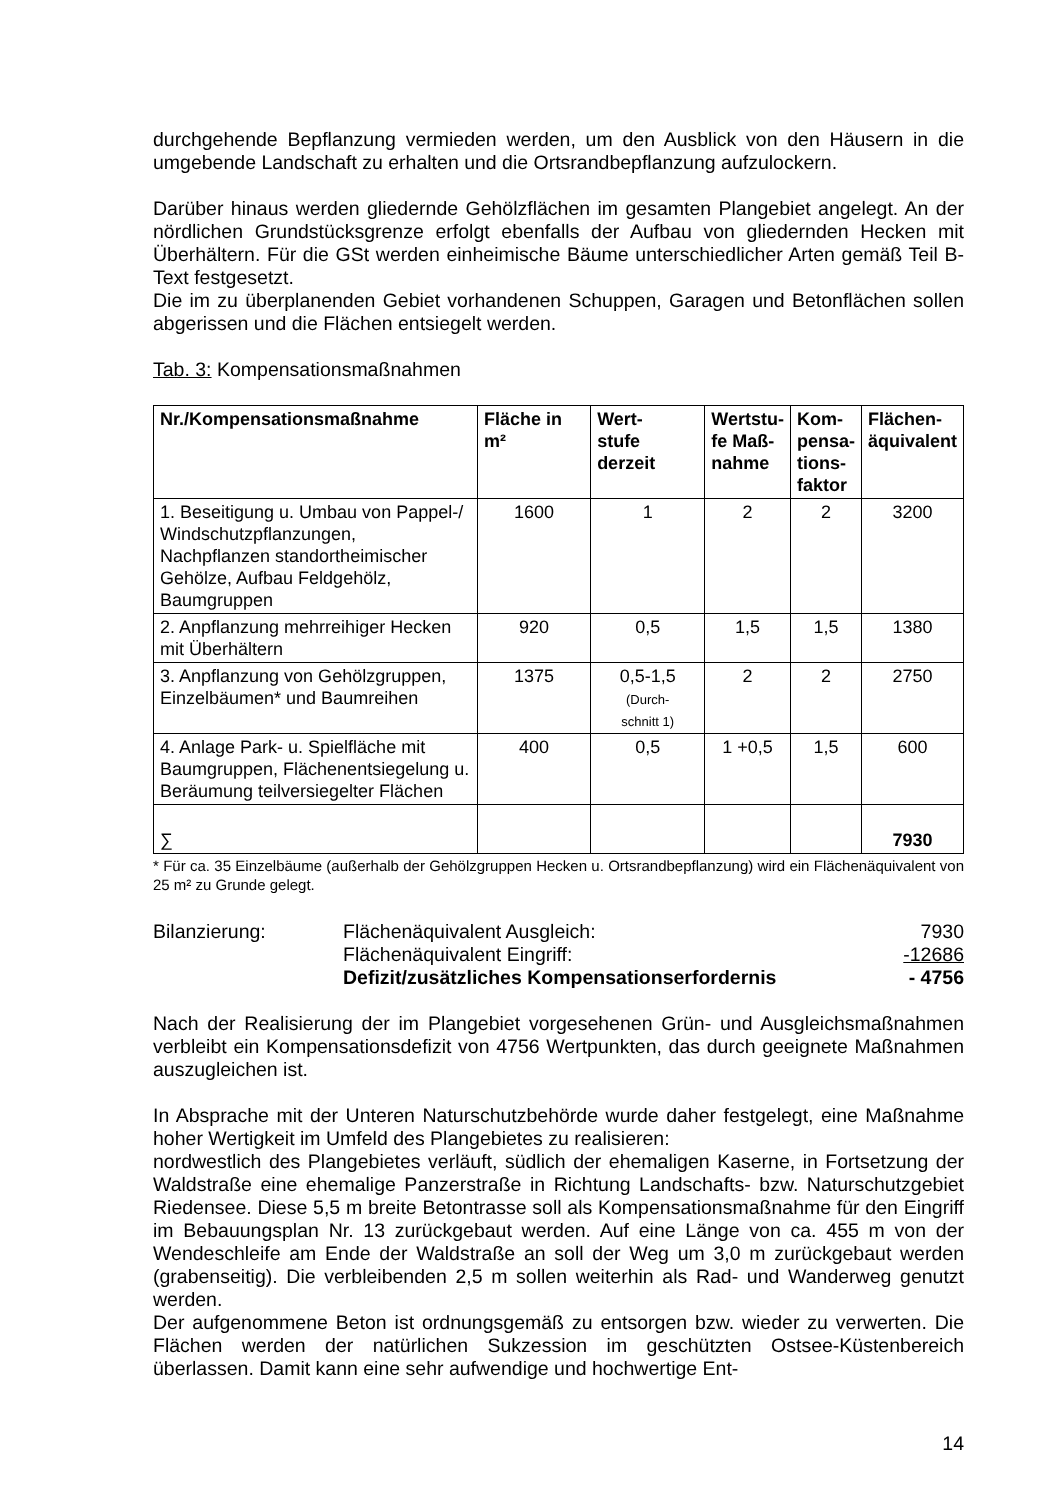durchgehende Bepflanzung vermieden werden, um den Ausblick von den Häusern in die umgebende Landschaft zu erhalten und die Ortsrandbepflanzung aufzulockern.
Darüber hinaus werden gliedernde Gehölzflächen im gesamten Plangebiet angelegt. An der nördlichen Grundstücksgrenze erfolgt ebenfalls der Aufbau von gliedernden Hecken mit Überhältern. Für die GSt werden einheimische Bäume unterschiedlicher Arten gemäß Teil B-Text festgesetzt.
Die im zu überplanenden Gebiet vorhandenen Schuppen, Garagen und Betonflächen sollen abgerissen und die Flächen entsiegelt werden.
Tab. 3: Kompensationsmaßnahmen
| Nr./Kompensationsmaßnahme | Fläche in m² | Wert- stufe derzeit | Wertstu- fe Maß- nahme | Kom- pensa- tions- faktor | Flächen- äquivalent |
| --- | --- | --- | --- | --- | --- |
| 1. Beseitigung u. Umbau von Pappel-/ Windschutzpflanzungen, Nachpflanzen standortheimischer Gehölze, Aufbau Feldgehölz, Baumgruppen | 1600 | 1 | 2 | 2 | 3200 |
| 2. Anpflanzung mehrreihiger Hecken mit Überhältern | 920 | 0,5 | 1,5 | 1,5 | 1380 |
| 3. Anpflanzung von Gehölzgruppen, Einzelbäumen* und Baumreihen | 1375 | 0,5-1,5 (Durch- schnitt 1) | 2 | 2 | 2750 |
| 4. Anlage Park- u. Spielfläche mit Baumgruppen, Flächenentsiegelung u. Beräumung teilversiegelter Flächen | 400 | 0,5 | 1 +0,5 | 1,5 | 600 |
| ∑ | | | | | 7930 |
* Für ca. 35 Einzelbäume (außerhalb der Gehölzgruppen Hecken u. Ortsrandbepflanzung) wird ein Flächenäquivalent von 25 m² zu Grunde gelegt.
Bilanzierung:
Flächenäquivalent Ausgleich:
7930
Flächenäquivalent Eingriff:
-12686
Defizit/zusätzliches Kompensationserfordernis
- 4756
Nach der Realisierung der im Plangebiet vorgesehenen Grün- und Ausgleichsmaßnahmen verbleibt ein Kompensationsdefizit von 4756 Wertpunkten, das durch geeignete Maßnahmen auszugleichen ist.
In Absprache mit der Unteren Naturschutzbehörde wurde daher festgelegt, eine Maßnahme hoher Wertigkeit im Umfeld des Plangebietes zu realisieren:
nordwestlich des Plangebietes verläuft, südlich der ehemaligen Kaserne, in Fortsetzung der Waldstraße eine ehemalige Panzerstraße in Richtung Landschafts- bzw. Naturschutzgebiet Riedensee. Diese 5,5 m breite Betontrasse soll als Kompensationsmaßnahme für den Eingriff im Bebauungsplan Nr. 13 zurückgebaut werden. Auf eine Länge von ca. 455 m von der Wendeschleife am Ende der Waldstraße an soll der Weg um 3,0 m zurückgebaut werden (grabenseitig). Die verbleibenden 2,5 m sollen weiterhin als Rad- und Wanderweg genutzt werden.
Der aufgenommene Beton ist ordnungsgemäß zu entsorgen bzw. wieder zu verwerten. Die Flächen werden der natürlichen Sukzession im geschützten Ostsee-Küstenbereich überlassen. Damit kann eine sehr aufwendige und hochwertige Ent-
14